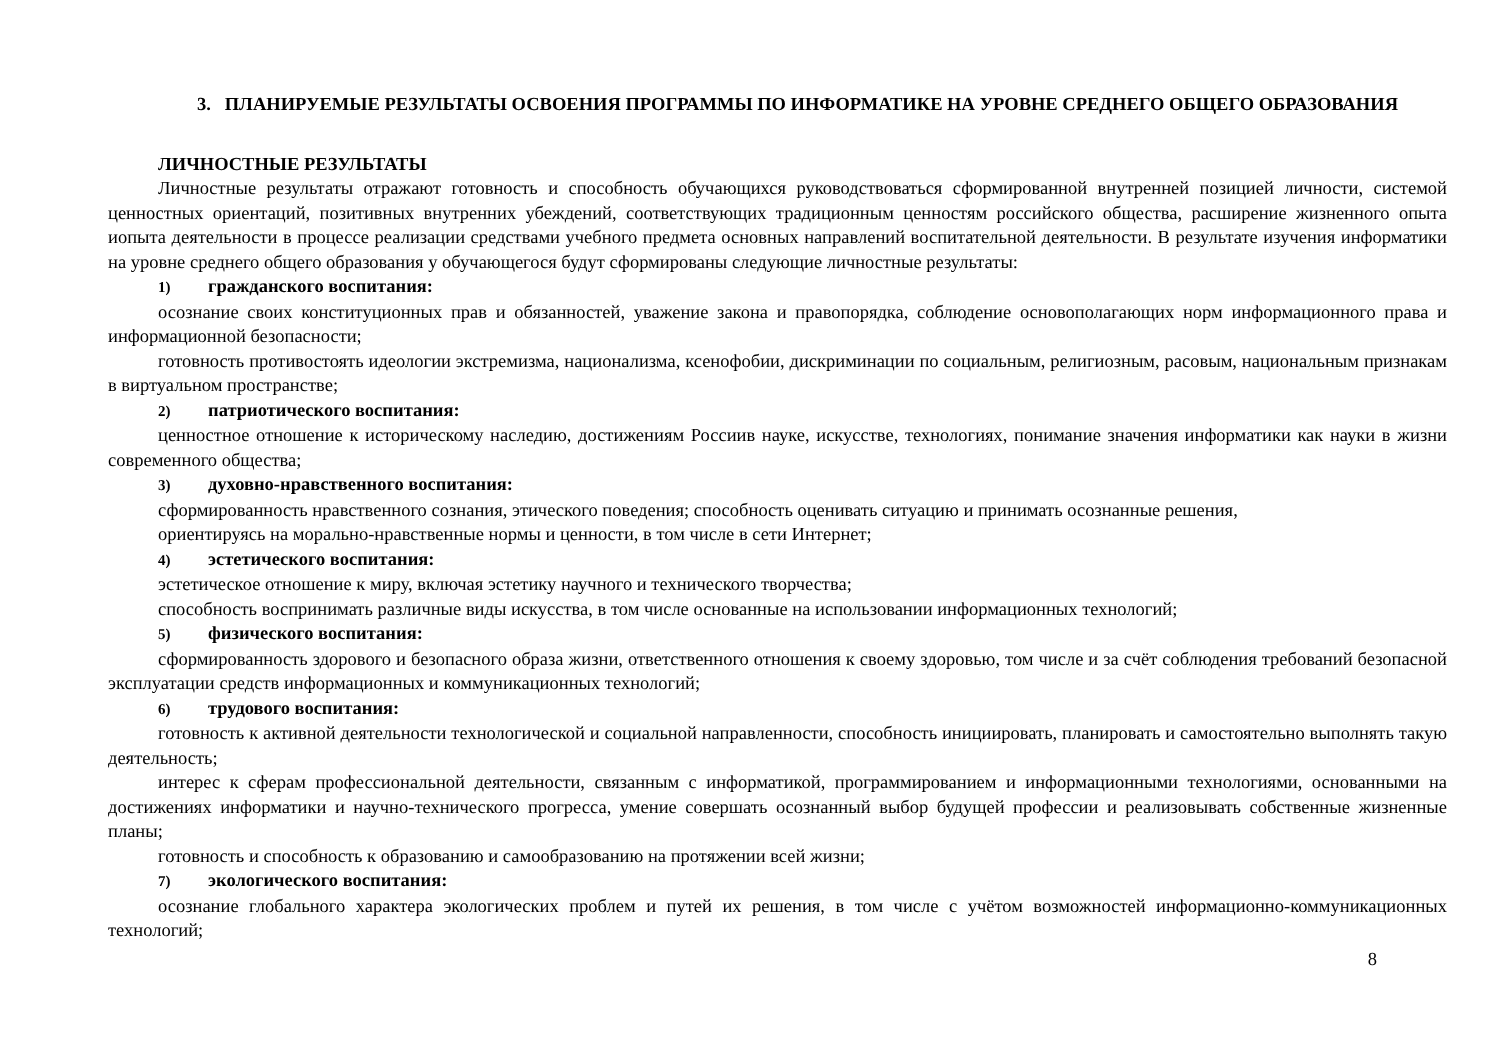3. ПЛАНИРУЕМЫЕ РЕЗУЛЬТАТЫ ОСВОЕНИЯ ПРОГРАММЫ ПО ИНФОРМАТИКЕ НА УРОВНЕ СРЕДНЕГО ОБЩЕГО ОБРАЗОВАНИЯ
ЛИЧНОСТНЫЕ РЕЗУЛЬТАТЫ
Личностные результаты отражают готовность и способность обучающихся руководствоваться сформированной внутренней позицией личности, системой ценностных ориентаций, позитивных внутренних убеждений, соответствующих традиционным ценностям российского общества, расширение жизненного опыта иопыта деятельности в процессе реализации средствами учебного предмета основных направлений воспитательной деятельности. В результате изучения информатики на уровне среднего общего образования у обучающегося будут сформированы следующие личностные результаты:
1) гражданского воспитания:
осознание своих конституционных прав и обязанностей, уважение закона и правопорядка, соблюдение основополагающих норм информационного права и информационной безопасности;
готовность противостоять идеологии экстремизма, национализма, ксенофобии, дискриминации по социальным, религиозным, расовым, национальным признакам в виртуальном пространстве;
2) патриотического воспитания:
ценностное отношение к историческому наследию, достижениям Россиив науке, искусстве, технологиях, понимание значения информатики как науки в жизни современного общества;
3) духовно-нравственного воспитания:
сформированность нравственного сознания, этического поведения; способность оценивать ситуацию и принимать осознанные решения,
ориентируясь на морально-нравственные нормы и ценности, в том числе в сети Интернет;
4) эстетического воспитания:
эстетическое отношение к миру, включая эстетику научного и технического творчества;
способность воспринимать различные виды искусства, в том числе основанные на использовании информационных технологий;
5) физического воспитания:
сформированность здорового и безопасного образа жизни, ответственного отношения к своему здоровью, том числе и за счёт соблюдения требований безопасной эксплуатации средств информационных и коммуникационных технологий;
6) трудового воспитания:
готовность к активной деятельности технологической и социальной направленности, способность инициировать, планировать и самостоятельно выполнять такую деятельность;
интерес к сферам профессиональной деятельности, связанным с информатикой, программированием и информационными технологиями, основанными на достижениях информатики и научно-технического прогресса, умение совершать осознанный выбор будущей профессии и реализовывать собственные жизненные планы;
готовность и способность к образованию и самообразованию на протяжении всей жизни;
7) экологического воспитания:
осознание глобального характера экологических проблем и путей их решения, в том числе с учётом возможностей информационно-коммуникационных технологий;
8